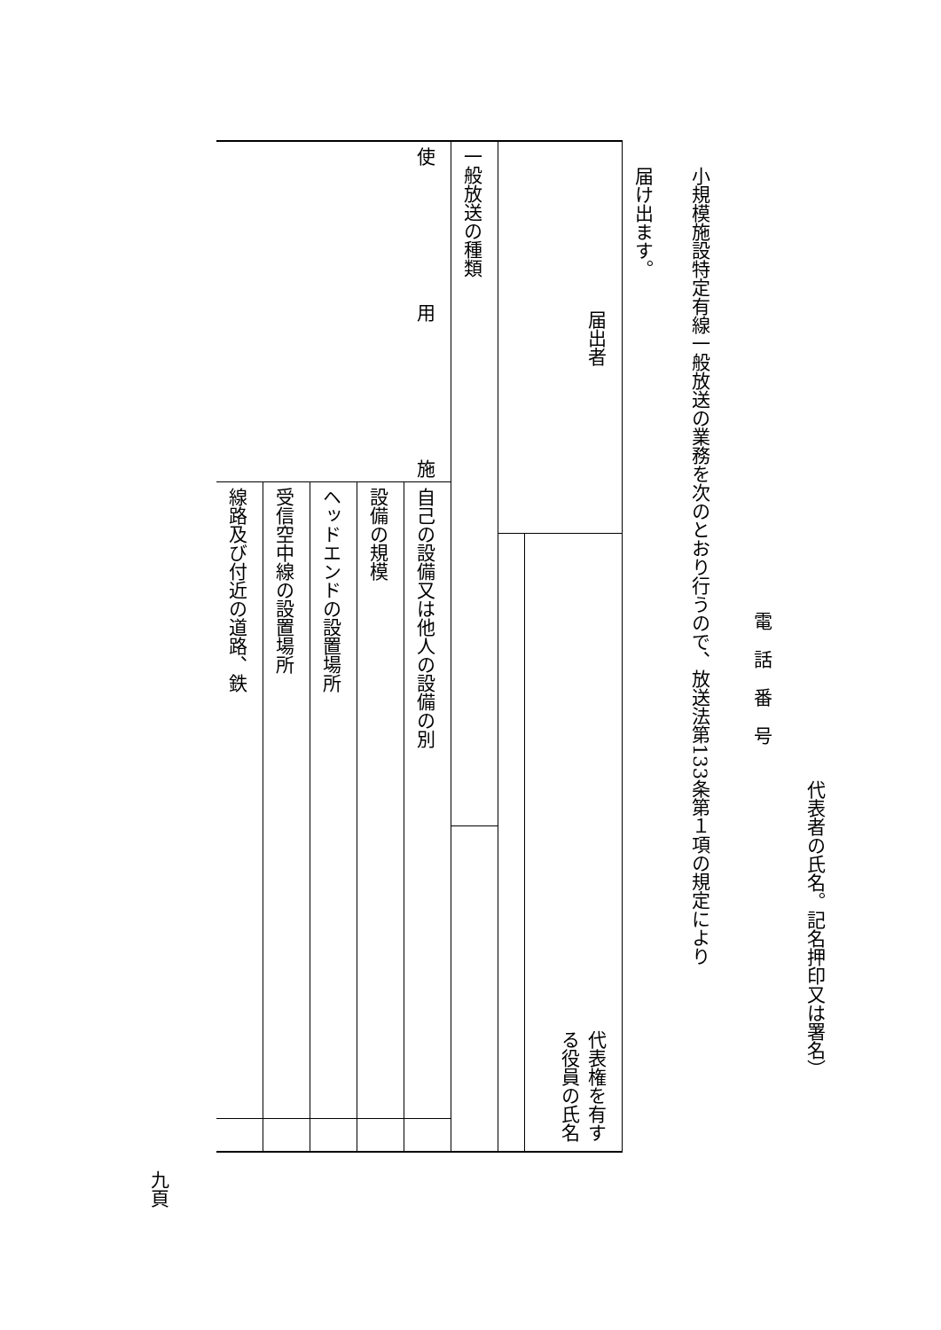代表者の氏名。記名押印又は署名）
電話番号
小規模施設特定有線一般放送の業務を次のとおり行うので、放送法第133条第１項の規定により
届け出ます。
| 届出者 | | 代表権を有する役員の氏名 | | |
| 一般放送の種類 | | | | |
| 使 用 施 | 自己の設備又は他人の設備の別 | | | |
| | 設備の規模 | | | |
| | ヘッドエンドの設置場所 | | | |
| | 受信空中線の設置場所 | | | |
| | 線路及び付近の道路、鉄 | | | |
九頁